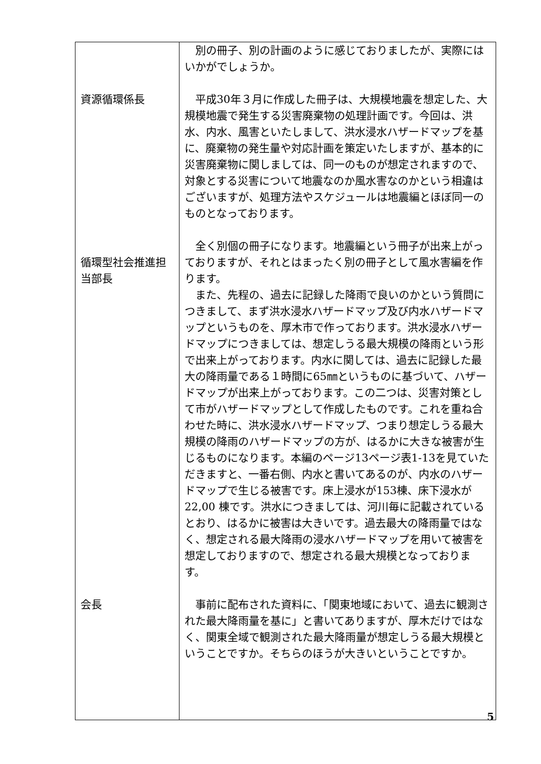| 資源循環係長 循環型社会推進担当部長 会長 | 別の冊子、別の計画のように感じておりましたが、実際にはいかがでしょうか。 平成30年３月に作成した冊子は、大規模地震を想定した、大規模地震で発生する災害廃棄物の処理計画です。今回は、洪水、内水、風害といたしまして、洪水浸水ハザードマップを基に、廃棄物の発生量や対応計画を策定いたしますが、基本的に災害廃棄物に関しましては、同一のものが想定されますので、対象とする災害について地震なのか風水害なのかという相違はございますが、処理方法やスケジュールは地震編とほぼ同一のものとなっております。 全く別個の冊子になります。地震編という冊子が出来上がっておりますが、それとはまったく別の冊子として風水害編を作ります。 また、先程の、過去に記録した降雨で良いのかという質問につきまして、まず洪水浸水ハザードマップ及び内水ハザードマップというものを、厚木市で作っております。洪水浸水ハザードマップにつきましては、想定しうる最大規模の降雨という形で出来上がっております。内水に関しては、過去に記録した最大の降雨量である１時間に65㎜というものに基づいて、ハザードマップが出来上がっております。この二つは、災害対策として市がハザードマップとして作成したものです。これを重ね合わせた時に、洪水浸水ハザードマップ、つまり想定しうる最大規模の降雨のハザードマップの方が、はるかに大きな被害が生じるものになります。本編のページ13ページ表1-13を見ていただきますと、一番右側、内水と書いてあるのが、内水のハザードマップで生じる被害です。床上浸水が153棟、床下浸水が22,00 棟です。洪水につきましては、河川毎に記載されているとおり、はるかに被害は大きいです。過去最大の降雨量ではなく、想定される最大降雨の浸水ハザードマップを用いて被害を想定しておりますので、想定される最大規模となっております。 事前に配布された資料に、「関東地域において、過去に観測された最大降雨量を基に」と書いてありますが、厚木だけではなく、関東全域で観測された最大降雨量が想定しうる最大規模ということですか。そちらのほうが大きいということですか。 |
5